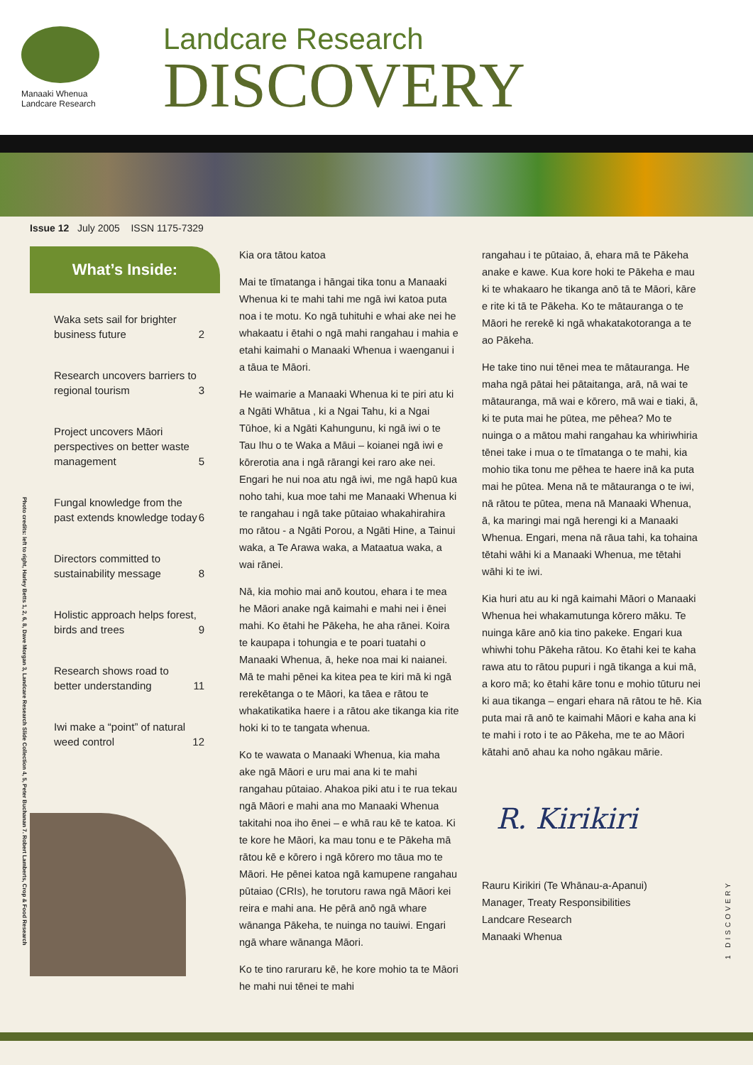Manaaki Whenua
Landcare Research
Landcare Research
DISCOVERY
Issue 12 July 2005 ISSN 1175-7329
Photo credits: left to right, Harley Betts 1, 2, 6, 8, Dave Morgan 3, Landcare Research Slide Collection 4, 5, Peter Buchanan 7. Robert Lamberts, Crop & Food Research
What’s Inside:
Waka sets sail for brighter business future 2
Research uncovers barriers to regional tourism 3
Project uncovers Māori perspectives on better waste management 5
Fungal knowledge from the past extends knowledge today 6
Directors committed to sustainability message 8
Holistic approach helps forest, birds and trees 9
Research shows road to better understanding 11
Iwi make a “point” of natural weed control 12
Kia ora tātou katoa
Mai te tīmatanga i hāngai tika tonu a Manaaki Whenua ki te mahi tahi me ngā iwi katoa puta noa i te motu. Ko ngā tuhituhi e whai ake nei he whakaatu i ētahi o ngā mahi rangahau i mahia e etahi kaimahi o Manaaki Whenua i waenganui i a tāua te Māori.
He waimarie a Manaaki Whenua ki te piri atu ki a Ngāti Whātua , ki a Ngai Tahu, ki a Ngai Tūhoe, ki a Ngāti Kahungunu, ki ngā iwi o te Tau Ihu o te Waka a Māui – koianei ngā iwi e kōrerotia ana i ngā rārangi kei raro ake nei. Engari he nui noa atu ngā iwi, me ngā hapū kua noho tahi, kua moe tahi me Manaaki Whenua ki te rangahau i ngā take pūtaiao whakahirahira mo rātou - a Ngāti Porou, a Ngāti Hine, a Tainui waka, a Te Arawa waka, a Mataatua waka, a wai rānei.
Nā, kia mohio mai anō koutou, ehara i te mea he Māori anake ngā kaimahi e mahi nei i ēnei mahi. Ko ētahi he Pākeha, he aha rānei. Koira te kaupapa i tohungia e te poari tuatahi o Manaaki Whenua, ā, heke noa mai ki naianei. Mā te mahi pēnei ka kitea pea te kiri mā ki ngā rerekētanga o te Māori, ka tāea e rātou te whakatikatika haere i a rātou ake tikanga kia rite hoki ki to te tangata whenua.
Ko te wawata o Manaaki Whenua, kia maha ake ngā Māori e uru mai ana ki te mahi rangahau pūtaiao. Ahakoa piki atu i te rua tekau ngā Māori e mahi ana mo Manaaki Whenua takitahi noa iho ēnei – e whā rau kē te katoa. Ki te kore he Māori, ka mau tonu e te Pākeha mā rātou kē e kōrero i ngā kōrero mo tāua mo te Māori. He pēnei katoa ngā kamupene rangahau pūtaiao (CRIs), he torutoru rawa ngā Māori kei reira e mahi ana. He pērā anō ngā whare wānanga Pākeha, te nuinga no tauiwi. Engari ngā whare wānanga Māori.
Ko te tino raruraru kē, he kore mohio ta te Māori he mahi nui tēnei te mahi
rangahau i te pūtaiao, ā, ehara mā te Pākeha anake e kawe. Kua kore hoki te Pākeha e mau ki te whakaaro he tikanga anō tā te Māori, kāre e rite ki tā te Pākeha. Ko te mātauranga o te Māori he rerekē ki ngā whakatakotoranga a te ao Pākeha.
He take tino nui tēnei mea te mātauranga. He maha ngā pātai hei pātaitanga, arā, nā wai te mātauranga, mā wai e kōrero, mā wai e tiaki, ā, ki te puta mai he pūtea, me pēhea? Mo te nuinga o a mātou mahi rangahau ka whiriwhiria tēnei take i mua o te tīmatanga o te mahi, kia mohio tika tonu me pēhea te haere inā ka puta mai he pūtea. Mena nā te mātauranga o te iwi, nā rātou te pūtea, mena nā Manaaki Whenua, ā, ka maringi mai ngā herengi ki a Manaaki Whenua. Engari, mena nā rāua tahi, ka tohaina tētahi wāhi ki a Manaaki Whenua, me tētahi wāhi ki te iwi.
Kia huri atu au ki ngā kaimahi Māori o Manaaki Whenua hei whakamutunga kōrero māku. Te nuinga kāre anō kia tino pakeke. Engari kua whiwhi tohu Pākeha rātou. Ko ētahi kei te kaha rawa atu to rātou pupuri i ngā tikanga a kui mā, a koro mā; ko ētahi kāre tonu e mohio tūturu nei ki aua tikanga – engari ehara nā rātou te hē. Kia puta mai rā anō te kaimahi Māori e kaha ana ki te mahi i roto i te ao Pākeha, me te ao Māori kātahi anō ahau ka noho ngākau mārie.
R. Kirikiri
Rauru Kirikiri (Te Whānau-a-Apanui)
Manager, Treaty Responsibilities
Landcare Research
Manaaki Whenua
1 DISCOVERY